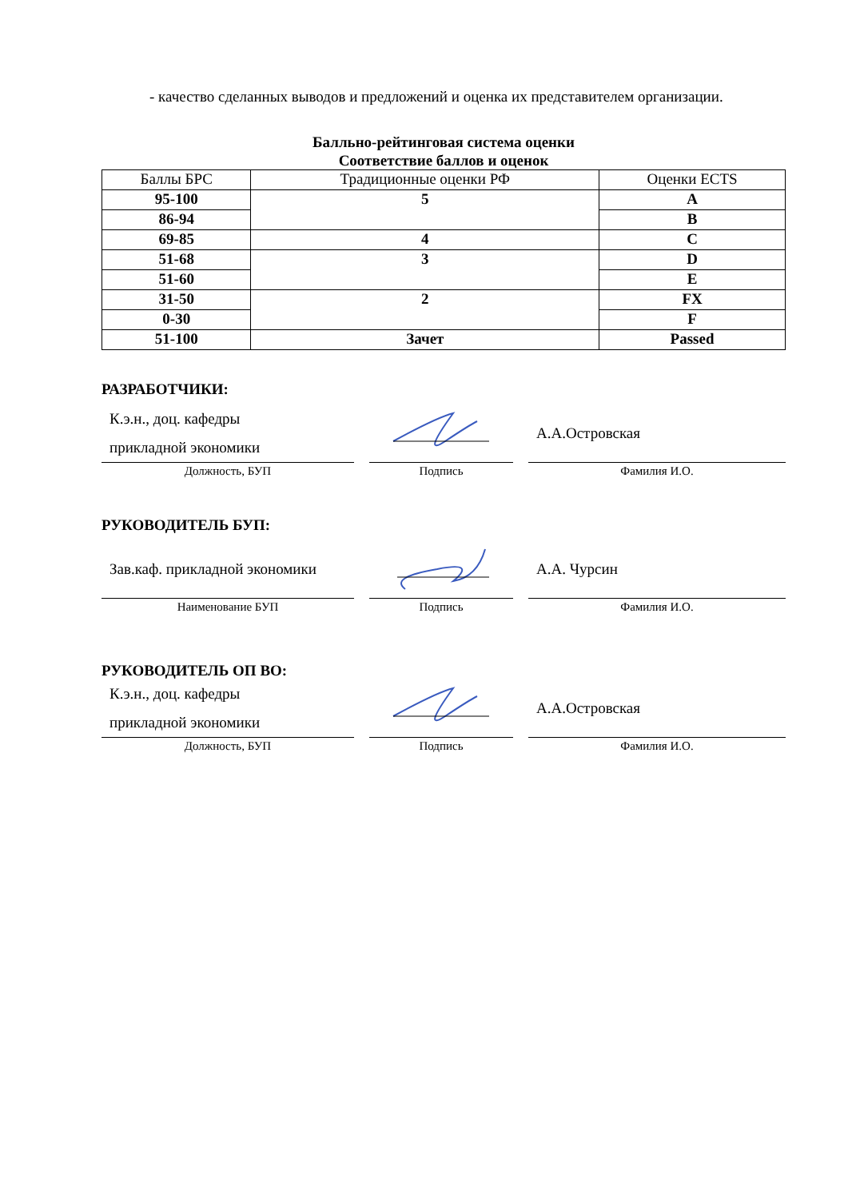- качество сделанных выводов и предложений и оценка их представителем организации.
Балльно-рейтинговая система оценки
Соответствие баллов и оценок
| Баллы БРС | Традиционные оценки РФ | Оценки ECTS |
| --- | --- | --- |
| 95-100 | 5 | A |
| 86-94 | | B |
| 69-85 | 4 | C |
| 51-68 | 3 | D |
| 51-60 | | E |
| 31-50 | 2 | FX |
| 0-30 | | F |
| 51-100 | Зачет | Passed |
РАЗРАБОТЧИКИ:
К.э.н., доц. кафедры
прикладной экономики
Должность, БУП
Подпись
А.А.Островская
Фамилия И.О.
РУКОВОДИТЕЛЬ БУП:
Зав.каф. прикладной экономики
Наименование БУП
Подпись
А.А. Чурсин
Фамилия И.О.
РУКОВОДИТЕЛЬ ОП ВО:
К.э.н., доц. кафедры
прикладной экономики
Должность, БУП
Подпись
А.А.Островская
Фамилия И.О.